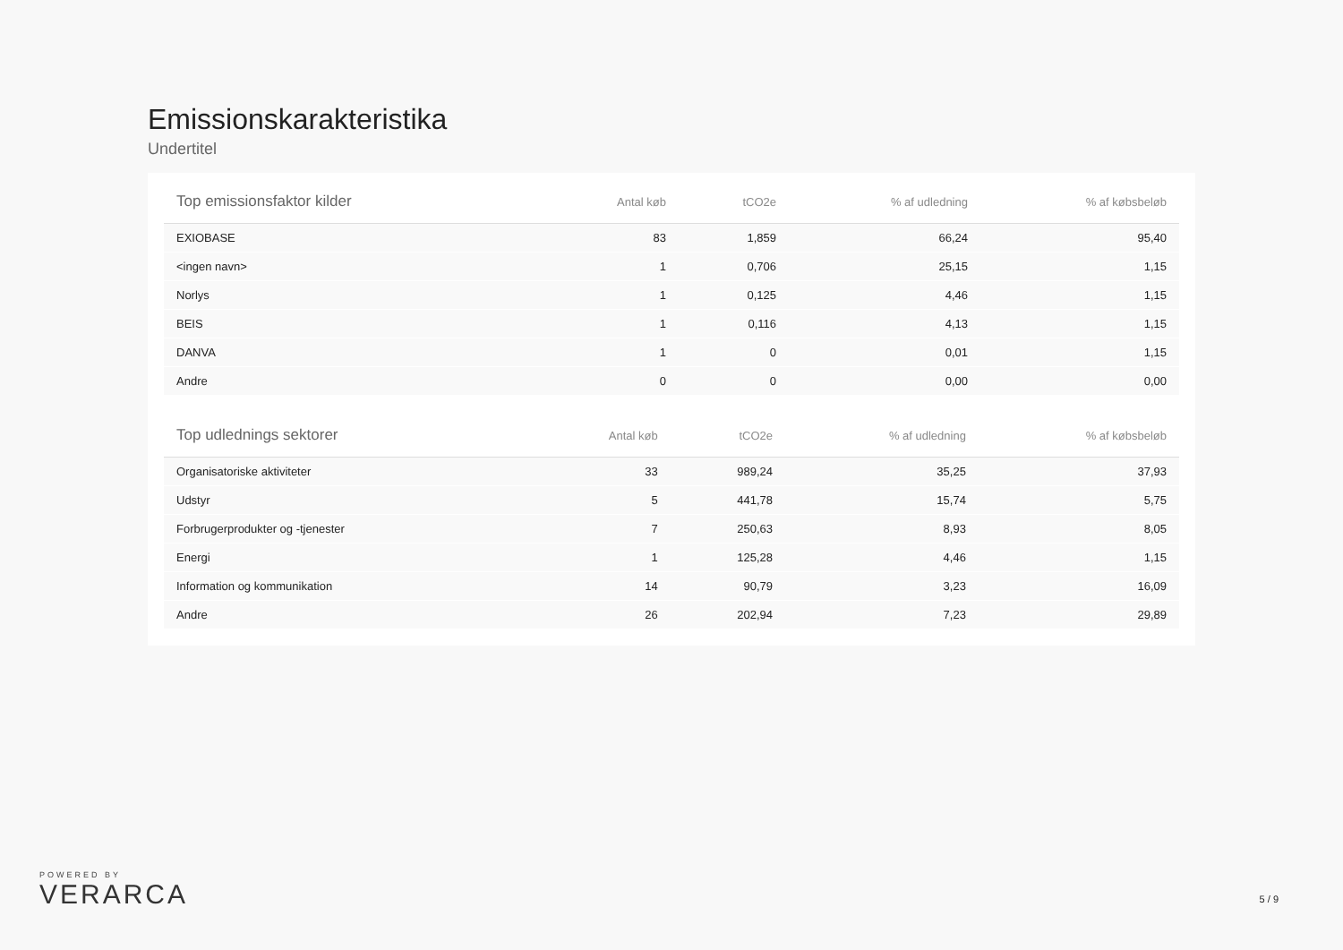Emissionskarakteristika
Undertitel
| Top emissionsfaktor kilder | Antal køb | tCO2e | % af udledning | % af købsbeløb |
| --- | --- | --- | --- | --- |
| EXIOBASE | 83 | 1,859 | 66,24 | 95,40 |
| <ingen navn> | 1 | 0,706 | 25,15 | 1,15 |
| Norlys | 1 | 0,125 | 4,46 | 1,15 |
| BEIS | 1 | 0,116 | 4,13 | 1,15 |
| DANVA | 1 | 0 | 0,01 | 1,15 |
| Andre | 0 | 0 | 0,00 | 0,00 |
| Top udlednings sektorer | Antal køb | tCO2e | % af udledning | % af købsbeløb |
| --- | --- | --- | --- | --- |
| Organisatoriske aktiviteter | 33 | 989,24 | 35,25 | 37,93 |
| Udstyr | 5 | 441,78 | 15,74 | 5,75 |
| Forbrugerprodukter og -tjenester | 7 | 250,63 | 8,93 | 8,05 |
| Energi | 1 | 125,28 | 4,46 | 1,15 |
| Information og kommunikation | 14 | 90,79 | 3,23 | 16,09 |
| Andre | 26 | 202,94 | 7,23 | 29,89 |
POWERED BY
VERARCA
5 / 9